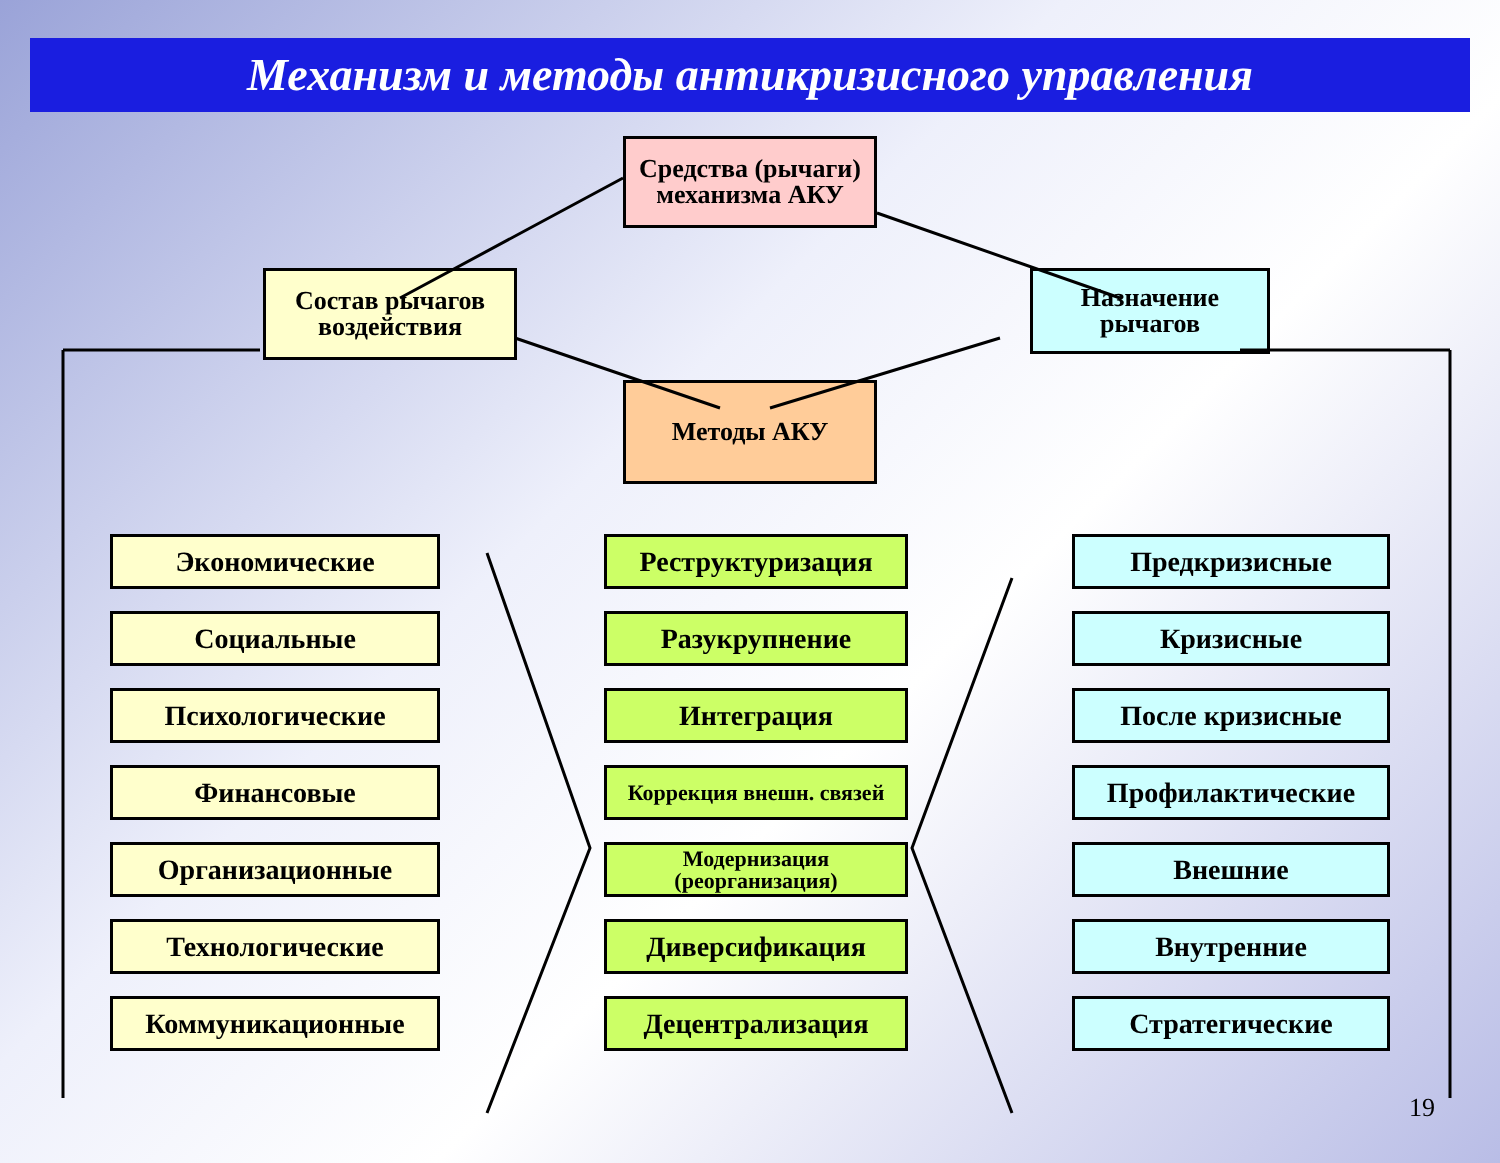Механизм и методы антикризисного управления
Средства (рычаги) механизма АКУ
Состав рычагов воздействия
Назначение рычагов
Методы АКУ
Экономические
Социальные
Психологические
Финансовые
Организационные
Технологические
Коммуникационные
Реструктуризация
Разукрупнение
Интеграция
Коррекция внешн. связей
Модернизация (реорганизация)
Диверсификация
Децентрализация
Предкризисные
Кризисные
После кризисные
Профилактические
Внешние
Внутренние
Стратегические
19